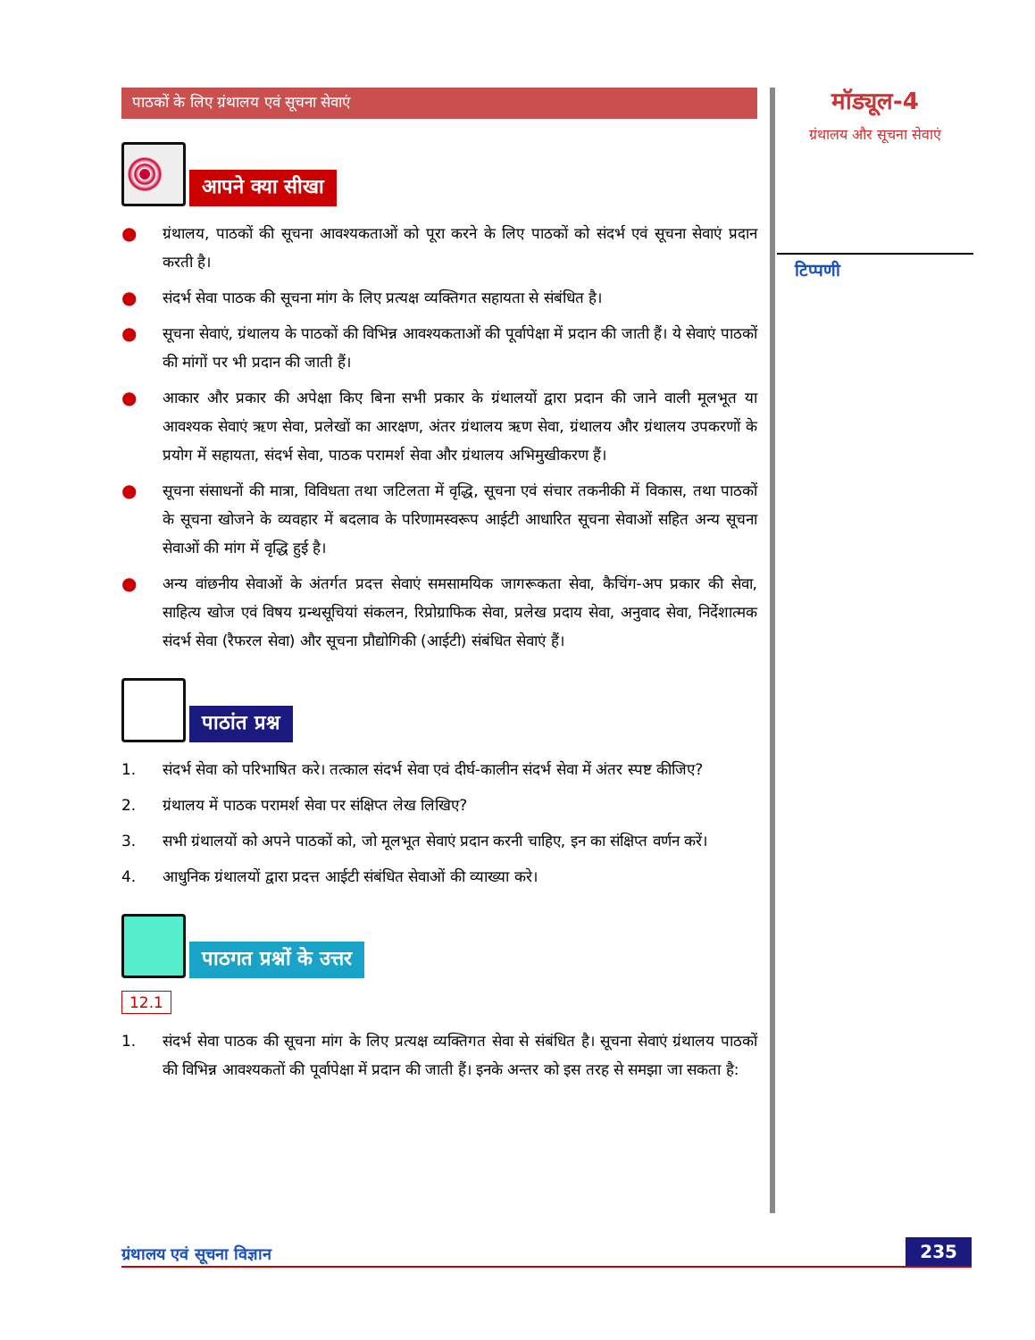पाठकों के लिए ग्रंथालय एवं सूचना सेवाएं
आपने क्या सीखा
● ग्रंथालय, पाठकों की सूचना आवश्यकताओं को पूरा करने के लिए पाठकों को संदर्भ एवं सूचना सेवाएं प्रदान करती है।
● संदर्भ सेवा पाठक की सूचना मांग के लिए प्रत्यक्ष व्यक्तिगत सहायता से संबंधित है।
● सूचना सेवाएं, ग्रंथालय के पाठकों की विभिन्न आवश्यकताओं की पूर्वापेक्षा में प्रदान की जाती हैं। ये सेवाएं पाठकों की मांगों पर भी प्रदान की जाती हैं।
● आकार और प्रकार की अपेक्षा किए बिना सभी प्रकार के ग्रंथालयों द्वारा प्रदान की जाने वाली मूलभूत या आवश्यक सेवाएं ऋण सेवा, प्रलेखों का आरक्षण, अंतर ग्रंथालय ऋण सेवा, ग्रंथालय और ग्रंथालय उपकरणों के प्रयोग में सहायता, संदर्भ सेवा, पाठक परामर्श सेवा और ग्रंथालय अभिमुखीकरण हैं।
● सूचना संसाधनों की मात्रा, विविधता तथा जटिलता में वृद्धि, सूचना एवं संचार तकनीकी में विकास, तथा पाठकों के सूचना खोजने के व्यवहार में बदलाव के परिणामस्वरूप आईटी आधारित सूचना सेवाओं सहित अन्य सूचना सेवाओं की मांग में वृद्धि हुई है।
● अन्य वांछनीय सेवाओं के अंतर्गत प्रदत्त सेवाएं समसामयिक जागरूकता सेवा, कैचिंग-अप प्रकार की सेवा, साहित्य खोज एवं विषय ग्रन्थसूचियां संकलन, रिप्रोग्राफिक सेवा, प्रलेख प्रदाय सेवा, अनुवाद सेवा, निर्देशात्मक संदर्भ सेवा (रैफरल सेवा) और सूचना प्रौद्योगिकी (आईटी) संबंधित सेवाएं हैं।
पाठांत प्रश्न
1. संदर्भ सेवा को परिभाषित करे। तत्काल संदर्भ सेवा एवं दीर्घ-कालीन संदर्भ सेवा में अंतर स्पष्ट कीजिए?
2. ग्रंथालय में पाठक परामर्श सेवा पर संक्षिप्त लेख लिखिए?
3. सभी ग्रंथालयों को अपने पाठकों को, जो मूलभूत सेवाएं प्रदान करनी चाहिए, इन का संक्षिप्त वर्णन करें।
4. आधुनिक ग्रंथालयों द्वारा प्रदत्त आईटी संबंधित सेवाओं की व्याख्या करे।
पाठगत प्रश्नों के उत्तर
12.1
1. संदर्भ सेवा पाठक की सूचना मांग के लिए प्रत्यक्ष व्यक्तिगत सेवा से संबंधित है। सूचना सेवाएं ग्रंथालय पाठकों की विभिन्न आवश्यकतों की पूर्वापेक्षा में प्रदान की जाती हैं। इनके अन्तर को इस तरह से समझा जा सकता है:
मॉड्यूल-4
ग्रंथालय और सूचना सेवाएं
टिप्पणी
ग्रंथालय एवं सूचना विज्ञान 235